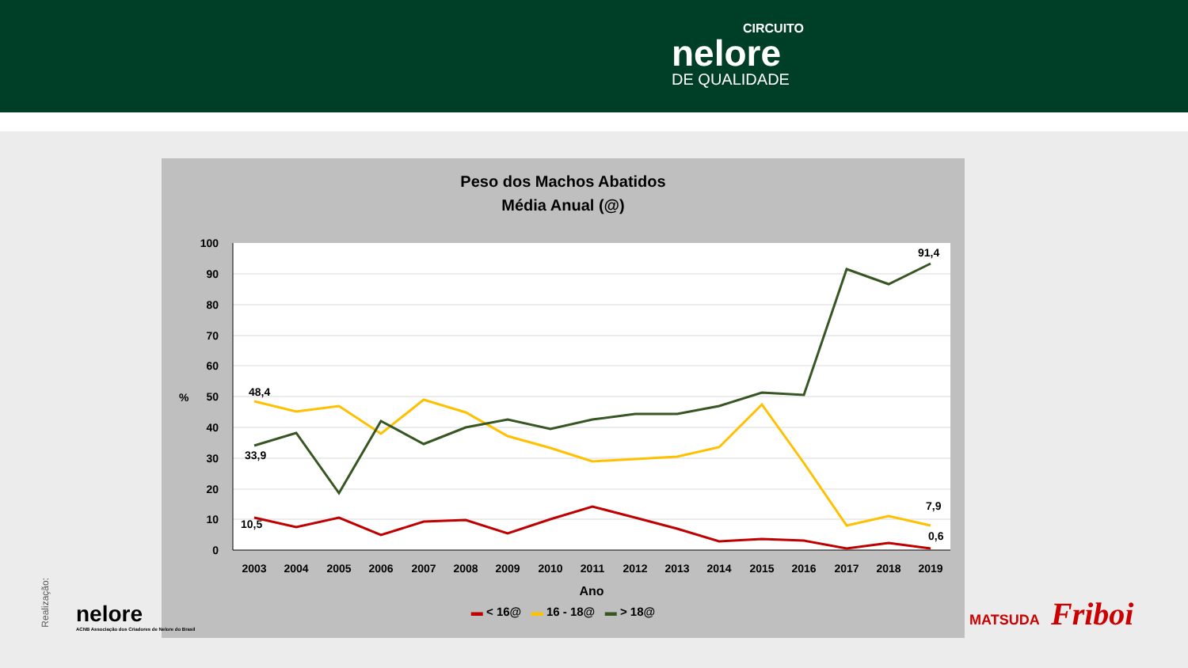CIRCUITO
nelore
DE QUALIDADE
Peso dos Machos Abatidos
Média Anual (@)
100
90
80
70
60
50
40
30
20
10
0
%
48,4
33,9
10,5
91,4
7,9
0,6
2003
2004
2005
2006
2007
2008
2009
2010
2011
2012
2013
2014
2015
2016
2017
2018
2019
Ano
▬ < 16@ ▬ 16 - 18@ ▬ > 18@
Realização:
nelore
ACNB Associação dos Criadores de Nelore do Brasil
MATSUDA Friboi